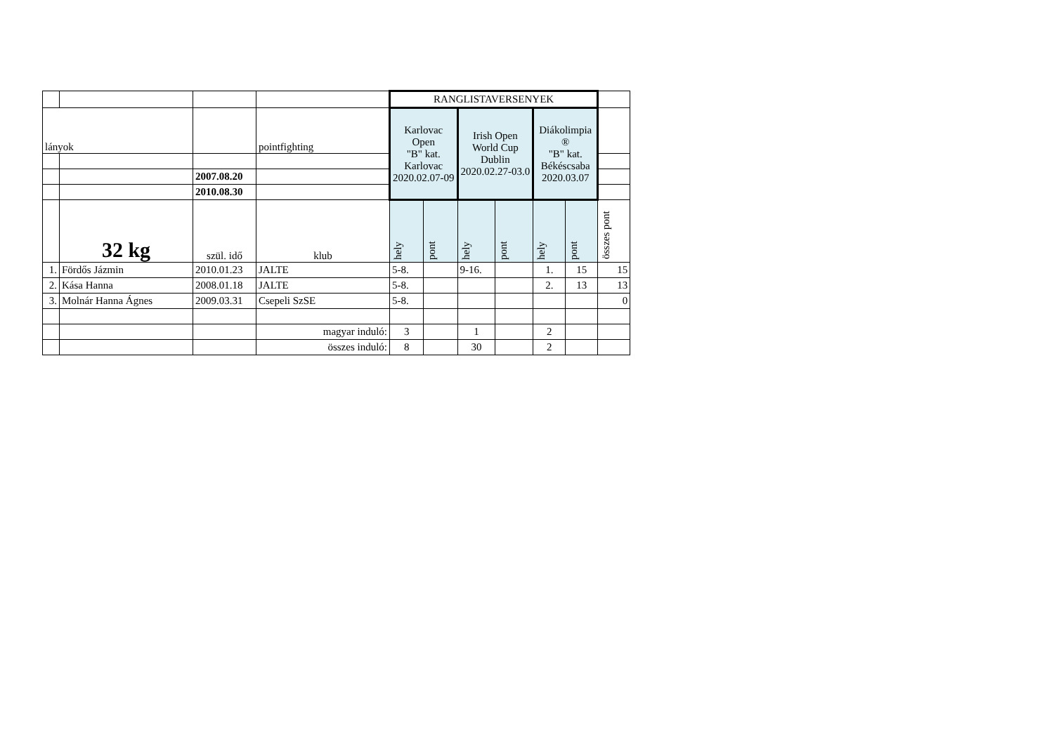| | | | | RANGLISTAVERSENYEK | | | | | | |
| lányok | | | pointfighting | Karlovac Open "B" kat. Karlovac 2020.02.07-09 | | Irish Open World Cup Dublin 2020.02.27-03.0 | | Diákolimpia ® "B" kat. Békéscsaba 2020.03.07 | | |
| | | 2007.08.20 | | | | | | | | |
| | | 2010.08.30 | | | | | | | | |
| | 32 kg | szül. idő | klub | hely | pont | hely | pont | hely | pont | összes pont |
| 1. | Fördős Jázmin | 2010.01.23 | JALTE | 5-8. | | 9-16. | | 1. | 15 | 15 |
| 2. | Kása Hanna | 2008.01.18 | JALTE | 5-8. | | | | 2. | 13 | 13 |
| 3. | Molnár Hanna Ágnes | 2009.03.31 | Csepeli SzSE | 5-8. | | | | | | 0 |
| | | | magyar induló: | 3 | | 1 | | 2 | | |
| | | | összes induló: | 8 | | 30 | | 2 | | |